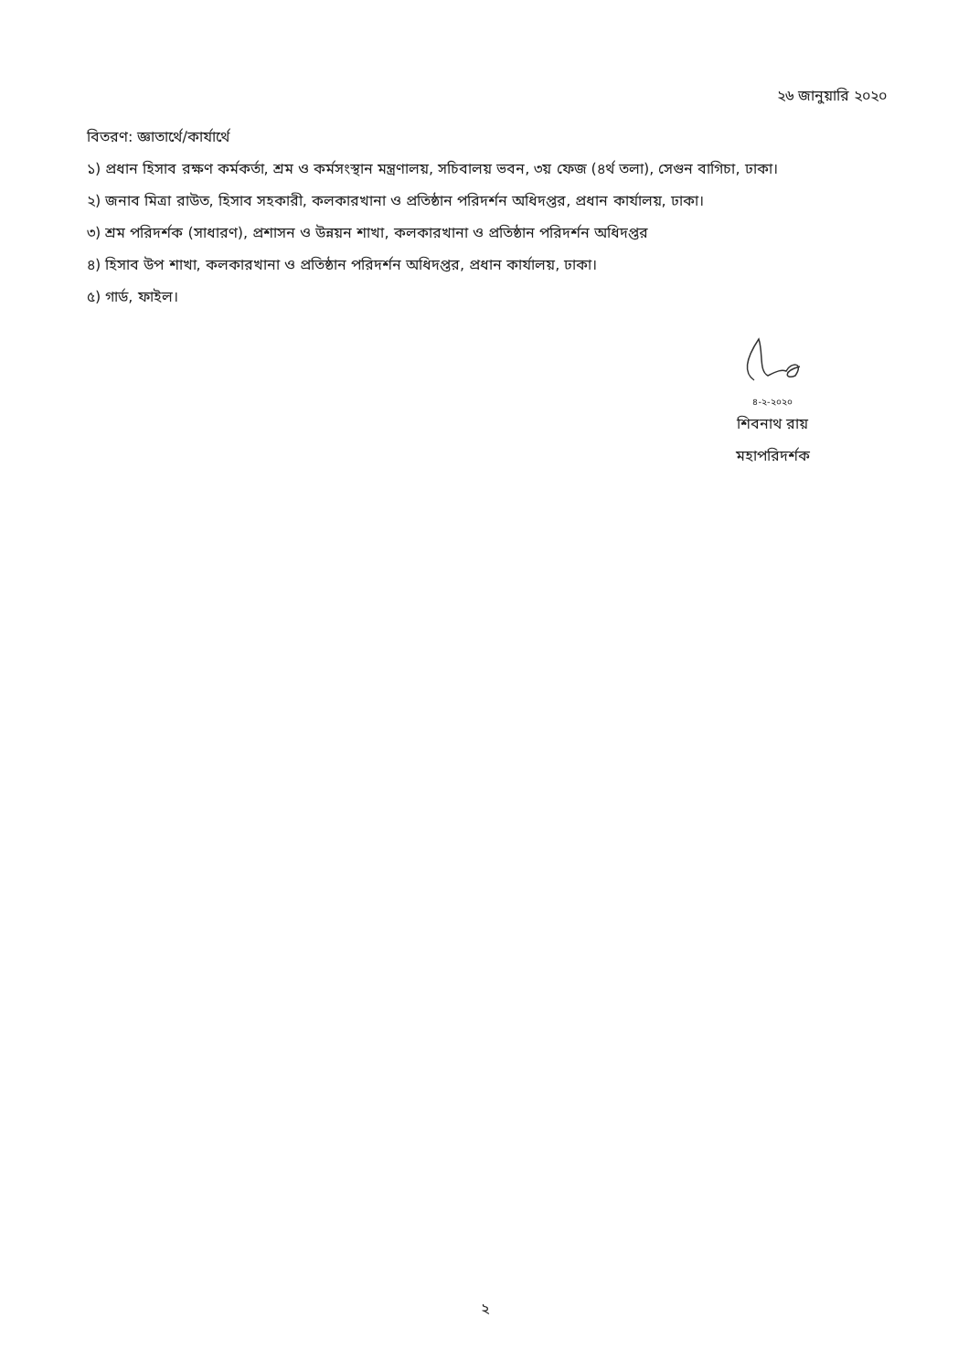২৬ জানুয়ারি ২০২০
বিতরণ: জ্ঞাতার্থে/কার্যার্থে
১) প্রধান হিসাব রক্ষণ কর্মকর্তা, শ্রম ও কর্মসংস্থান মন্ত্রণালয়, সচিবালয় ভবন, ৩য় ফেজ (৪র্থ তলা), সেগুন বাগিচা, ঢাকা।
২) জনাব মিত্রা রাউত, হিসাব সহকারী, কলকারখানা ও প্রতিষ্ঠান পরিদর্শন অধিদপ্তর, প্রধান কার্যালয়, ঢাকা।
৩) শ্রম পরিদর্শক (সাধারণ), প্রশাসন ও উন্নয়ন শাখা, কলকারখানা ও প্রতিষ্ঠান পরিদর্শন অধিদপ্তর
৪) হিসাব উপ শাখা, কলকারখানা ও প্রতিষ্ঠান পরিদর্শন অধিদপ্তর, প্রধান কার্যালয়, ঢাকা।
৫) গার্ড, ফাইল।
৪-২-২০২০
শিবনাথ রায়
মহাপরিদর্শক
২